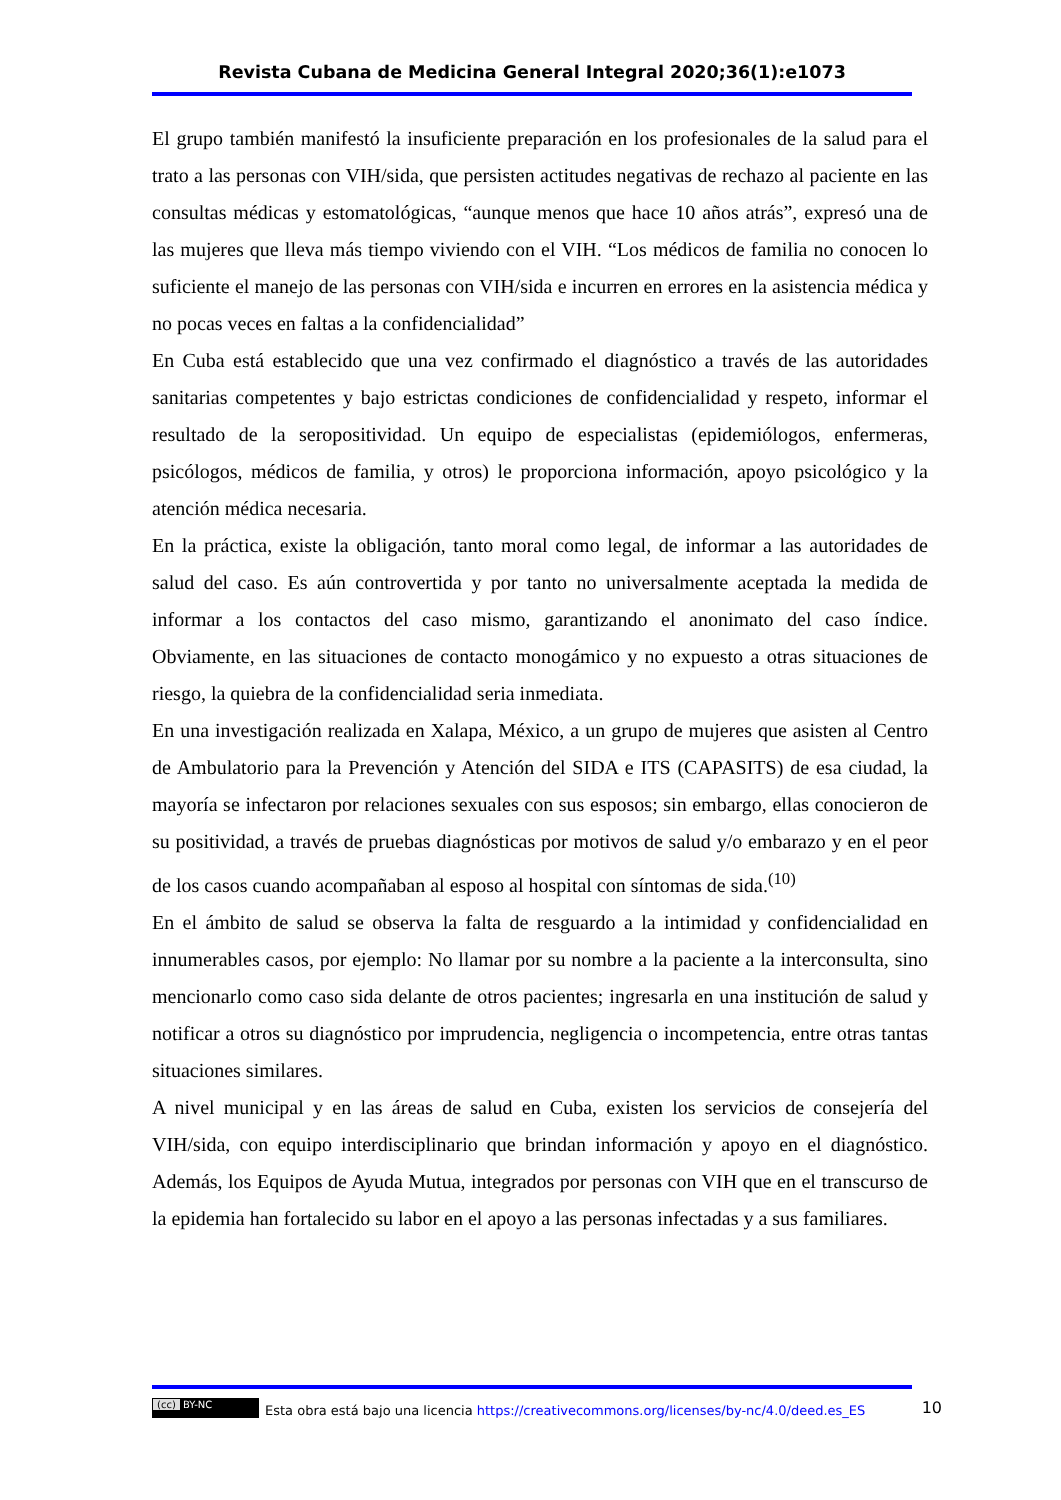Revista Cubana de Medicina General Integral 2020;36(1):e1073
El grupo también manifestó la insuficiente preparación en los profesionales de la salud para el trato a las personas con VIH/sida, que persisten actitudes negativas de rechazo al paciente en las consultas médicas y estomatológicas, “aunque menos que hace 10 años atrás”, expresó una de las mujeres que lleva más tiempo viviendo con el VIH. “Los médicos de familia no conocen lo suficiente el manejo de las personas con VIH/sida e incurren en errores en la asistencia médica y no pocas veces en faltas a la confidencialidad”
En Cuba está establecido que una vez confirmado el diagnóstico a través de las autoridades sanitarias competentes y bajo estrictas condiciones de confidencialidad y respeto, informar el resultado de la seropositividad. Un equipo de especialistas (epidemiólogos, enfermeras, psicólogos, médicos de familia, y otros) le proporciona información, apoyo psicológico y la atención médica necesaria.
En la práctica, existe la obligación, tanto moral como legal, de informar a las autoridades de salud del caso. Es aún controvertida y por tanto no universalmente aceptada la medida de informar a los contactos del caso mismo, garantizando el anonimato del caso índice. Obviamente, en las situaciones de contacto monogámico y no expuesto a otras situaciones de riesgo, la quiebra de la confidencialidad seria inmediata.
En una investigación realizada en Xalapa, México, a un grupo de mujeres que asisten al Centro de Ambulatorio para la Prevención y Atención del SIDA e ITS (CAPASITS) de esa ciudad, la mayoría se infectaron por relaciones sexuales con sus esposos; sin embargo, ellas conocieron de su positividad, a través de pruebas diagnósticas por motivos de salud y/o embarazo y en el peor de los casos cuando acompañaban al esposo al hospital con síntomas de sida.<sup>(10)</sup>
En el ámbito de salud se observa la falta de resguardo a la intimidad y confidencialidad en innumerables casos, por ejemplo: No llamar por su nombre a la paciente a la interconsulta, sino mencionarlo como caso sida delante de otros pacientes; ingresarla en una institución de salud y notificar a otros su diagnóstico por imprudencia, negligencia o incompetencia, entre otras tantas situaciones similares.
A nivel municipal y en las áreas de salud en Cuba, existen los servicios de consejería del VIH/sida, con equipo interdisciplinario que brindan información y apoyo en el diagnóstico. Además, los Equipos de Ayuda Mutua, integrados por personas con VIH que en el transcurso de la epidemia han fortalecido su labor en el apoyo a las personas infectadas y a sus familiares.
(cc) BY-NC Esta obra está bajo una licencia https://creativecommons.org/licenses/by-nc/4.0/deed.es_ES 10